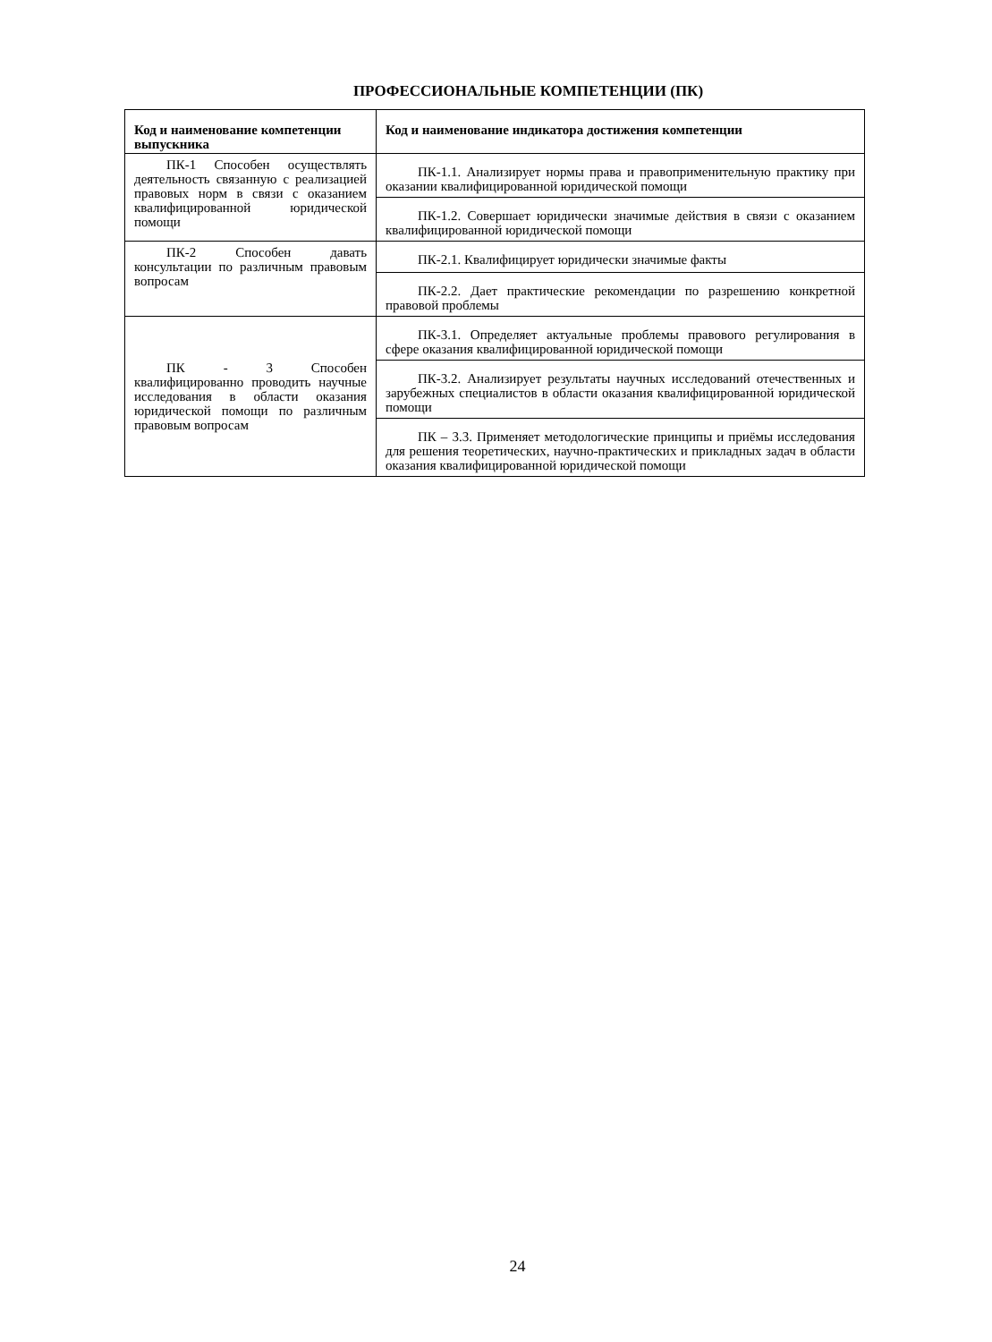ПРОФЕССИОНАЛЬНЫЕ КОМПЕТЕНЦИИ (ПК)
| Код и наименование компетенции выпускника | Код и наименование индикатора достижения компетенции |
| --- | --- |
| ПК-1 Способен осуществлять деятельность связанную с реализацией правовых норм в связи с оказанием квалифицированной юридической помощи | ПК-1.1. Анализирует нормы права и правоприменительную практику при оказании квалифицированной юридической помощи |
| | ПК-1.2. Совершает юридически значимые действия в связи с оказанием квалифицированной юридической помощи |
| ПК-2 Способен давать консультации по различным правовым вопросам | ПК-2.1. Квалифицирует юридически значимые факты |
| | ПК-2.2. Дает практические рекомендации по разрешению конкретной правовой проблемы |
| ПК - 3 Способен квалифицированно проводить научные исследования в области оказания юридической помощи по различным правовым вопросам | ПК-3.1. Определяет актуальные проблемы правового регулирования в сфере оказания квалифицированной юридической помощи |
| | ПК-3.2. Анализирует результаты научных исследований отечественных и зарубежных специалистов в области оказания квалифицированной юридической помощи |
| | ПК – 3.3. Применяет методологические принципы и приёмы исследования для решения теоретических, научно-практических и прикладных задач в области оказания квалифицированной юридической помощи |
24